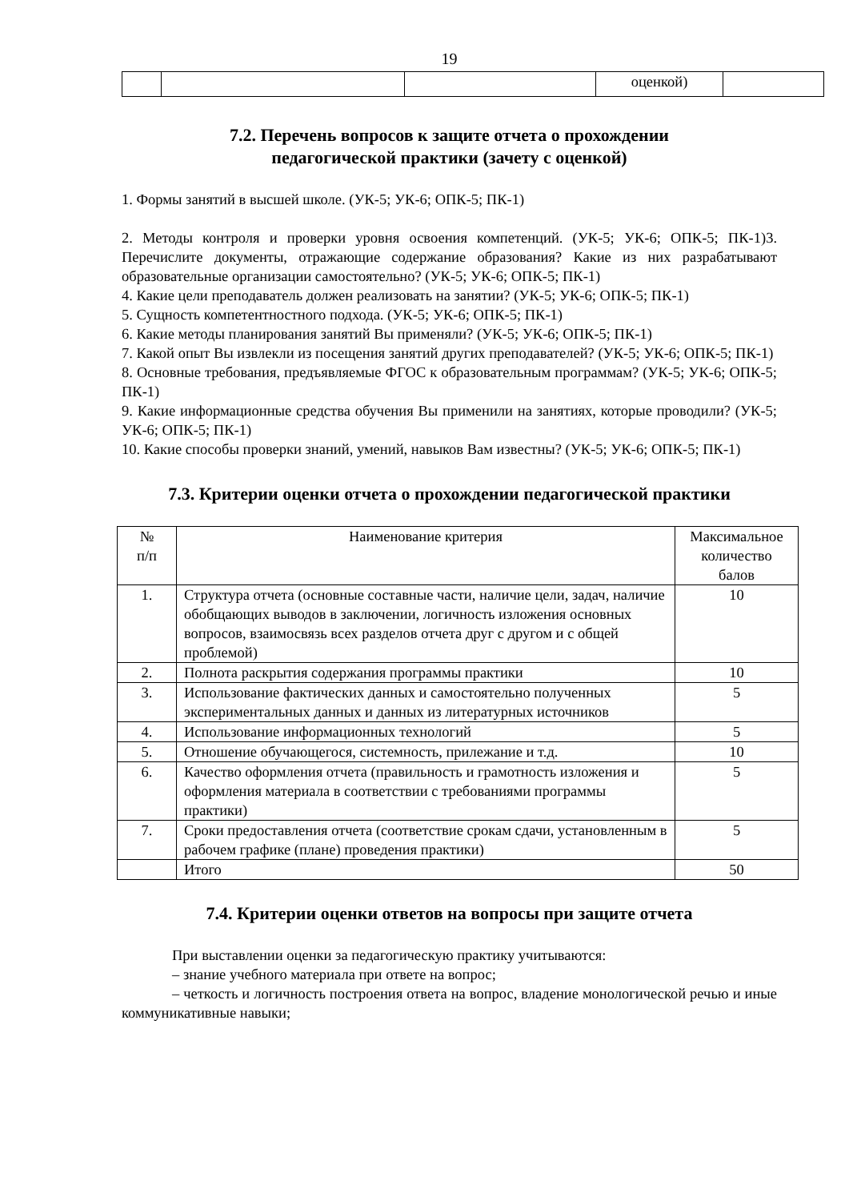19
| | | | оценкой) | |
7.2. Перечень вопросов к защите отчета о прохождении
педагогической практики (зачету с оценкой)
1. Формы занятий в высшей школе. (УК-5; УК-6; ОПК-5; ПК-1)
2. Методы контроля и проверки уровня освоения компетенций. (УК-5; УК-6; ОПК-5; ПК-1)3. Перечислите документы, отражающие содержание образования? Какие из них разрабатывают образовательные организации самостоятельно? (УК-5; УК-6; ОПК-5; ПК-1)
4. Какие цели преподаватель должен реализовать на занятии? (УК-5; УК-6; ОПК-5; ПК-1)
5. Сущность компетентностного подхода. (УК-5; УК-6; ОПК-5; ПК-1)
6. Какие методы планирования занятий Вы применяли? (УК-5; УК-6; ОПК-5; ПК-1)
7. Какой опыт Вы извлекли из посещения занятий других преподавателей? (УК-5; УК-6; ОПК-5; ПК-1)
8. Основные требования, предъявляемые ФГОС к образовательным программам? (УК-5; УК-6; ОПК-5; ПК-1)
9. Какие информационные средства обучения Вы применили на занятиях, которые проводили? (УК-5; УК-6; ОПК-5; ПК-1)
10. Какие способы проверки знаний, умений, навыков Вам известны? (УК-5; УК-6; ОПК-5; ПК-1)
7.3. Критерии оценки отчета о прохождении педагогической практики
| № п/п | Наименование критерия | Максимальное количество балов |
| --- | --- | --- |
| 1. | Структура отчета (основные составные части, наличие цели, задач, наличие обобщающих выводов в заключении, логичность изложения основных вопросов, взаимосвязь всех разделов отчета друг с другом и с общей проблемой) | 10 |
| 2. | Полнота раскрытия содержания программы практики | 10 |
| 3. | Использование фактических данных и самостоятельно полученных экспериментальных данных и данных из литературных источников | 5 |
| 4. | Использование информационных технологий | 5 |
| 5. | Отношение обучающегося, системность, прилежание и т.д. | 10 |
| 6. | Качество оформления отчета (правильность и грамотность изложения и оформления материала в соответствии с требованиями программы практики) | 5 |
| 7. | Сроки предоставления отчета (соответствие срокам сдачи, установленным в рабочем графике (плане) проведения практики) | 5 |
| | Итого | 50 |
7.4. Критерии оценки ответов на вопросы при защите отчета
При выставлении оценки за педагогическую практику учитываются:
– знание учебного материала при ответе на вопрос;
– четкость и логичность построения ответа на вопрос, владение монологической речью и иные коммуникативные навыки;